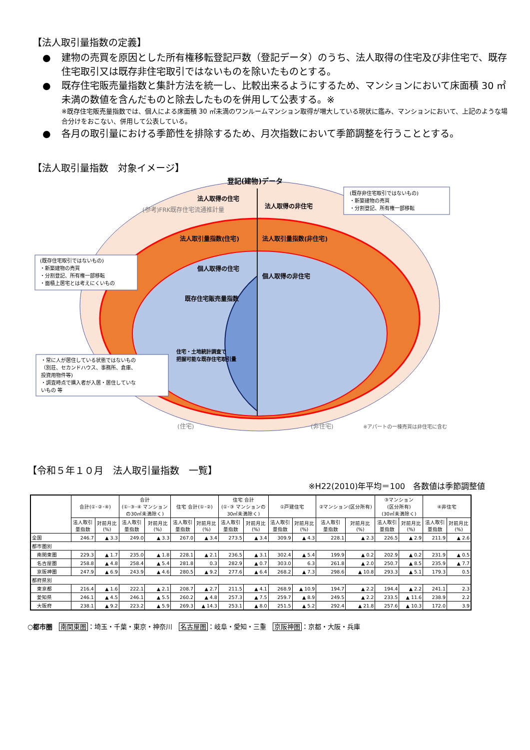【法人取引量指数の定義】
● 建物の売買を原因とした所有権移転登記戸数（登記データ）のうち、法人取得の住宅及び非住宅で、既存住宅取引又は既存非住宅取引ではないものを除いたものとする。
● 既存住宅販売量指数と集計方法を統一し、比較出来るようにするため、マンションにおいて床面積 30 ㎡未満の数値を含んだものと除去したものを併用して公表する。※
※既存住宅販売量指数では、個人による床面積 30 ㎡未満のワンルームマンション取得が増大している現状に鑑み、マンションにおいて、上記のような場合分けをおこない、併用して公表している。
● 各月の取引量における季節性を排除するため、月次指数において季節調整を行うこととする。
【法人取引量指数　対象イメージ】
登記(建物)データ
法人取得の住宅
(参考)FRK既存住宅流通推計量
法人取得の非住宅
法人取引量指数(住宅)
法人取引量指数(非住宅)
個人取得の住宅
個人取得の非住宅
既存住宅販売量指数
住宅・土地統計調査で
把握可能な既存住宅取引量
(既存非住宅取引ではないもの)
・新築建物の売買
・分割登記、所有権一部移転
(既存住宅取引ではないもの)
・新築建物の売買
・分割登記、所有権一部移転
・面積上居宅とは考えにくいもの
・常に人が居住している状態ではないもの
（別荘、セカンドハウス、事務所、倉庫、
投資用物件等)
・調査時点で購入者が入居・居住していな
いもの 等
(住宅)
(非住宅)
※アパートの一棟売買は非住宅に含む
【令和５年１０月　法人取引量指数　一覧】
※H22(2010)年平均＝100　各数値は季節調整値
| | 合計(①･②･④) | | 合計 (①･③･④ マンション の30㎡未満除く) | | 住宅 合計(①･②) | | 住宅 合計 (①･③ マンションの 30㎡未満除く) | | ①戸建住宅 | | ②マンション(区分所有) | | ③マンション (区分所有) (30㎡未満除く) | | ④非住宅 | |
| --- | --- | --- | --- | --- | --- | --- | --- | --- | --- | --- | --- | --- | --- | --- | --- | --- |
| | 法人取引 量指数 | 対前月比 (%) | 法人取引 量指数 | 対前月比 (%) | 法人取引 量指数 | 対前月比 (%) | 法人取引 量指数 | 対前月比 (%) | 法人取引 量指数 | 対前月比 (%) | 法人取引 量指数 | 対前月比 (%) | 法人取引 量指数 | 対前月比 (%) | 法人取引 量指数 | 対前月比 (%) |
| 全国 | 246.7 | ▲ 3.3 | 249.0 | ▲ 3.3 | 267.0 | ▲ 3.4 | 273.5 | ▲ 3.4 | 309.9 | ▲ 4.3 | 228.1 | ▲ 2.3 | 226.5 | ▲ 2.9 | 211.9 | ▲ 2.6 |
| 都市圏別 | | | | | | | | | | | | | | | | |
| 南関東圏 | 229.3 | ▲ 1.7 | 235.0 | ▲ 1.8 | 228.1 | ▲ 2.1 | 236.5 | ▲ 3.1 | 302.4 | ▲ 5.4 | 199.9 | ▲ 0.2 | 202.9 | ▲ 0.2 | 231.9 | ▲ 0.5 |
| 名古屋圏 | 258.8 | ▲ 4.8 | 258.4 | ▲ 5.4 | 281.8 | 0.3 | 282.9 | ▲ 0.7 | 303.0 | 6.3 | 261.8 | ▲ 2.0 | 250.7 | ▲ 8.5 | 235.9 | ▲ 7.7 |
| 京阪神圏 | 247.9 | ▲ 6.9 | 243.9 | ▲ 4.6 | 280.5 | ▲ 9.2 | 277.6 | ▲ 6.4 | 268.2 | ▲ 7.3 | 298.6 | ▲ 10.8 | 293.3 | ▲ 5.1 | 179.3 | 0.5 |
| 都府県別 | | | | | | | | | | | | | | | | |
| 東京都 | 216.4 | ▲ 1.6 | 222.1 | ▲ 2.1 | 208.7 | ▲ 2.7 | 211.5 | ▲ 4.1 | 268.9 | ▲ 10.9 | 194.7 | ▲ 2.2 | 194.4 | ▲ 2.2 | 241.1 | 2.3 |
| 愛知県 | 246.1 | ▲ 4.5 | 246.1 | ▲ 5.5 | 260.2 | ▲ 4.8 | 257.3 | ▲ 7.5 | 259.7 | ▲ 8.9 | 249.5 | ▲ 2.2 | 233.5 | ▲ 11.6 | 238.9 | 2.2 |
| 大阪府 | 238.1 | ▲ 9.2 | 223.2 | ▲ 5.9 | 269.3 | ▲ 14.3 | 253.1 | ▲ 8.0 | 251.5 | ▲ 5.2 | 292.4 | ▲ 21.8 | 257.6 | ▲ 10.3 | 172.0 | 3.9 |
○都市圏　南関東圏：埼玉・千葉・東京・神奈川　名古屋圏：岐阜・愛知・三重　京阪神圏：京都・大阪・兵庫